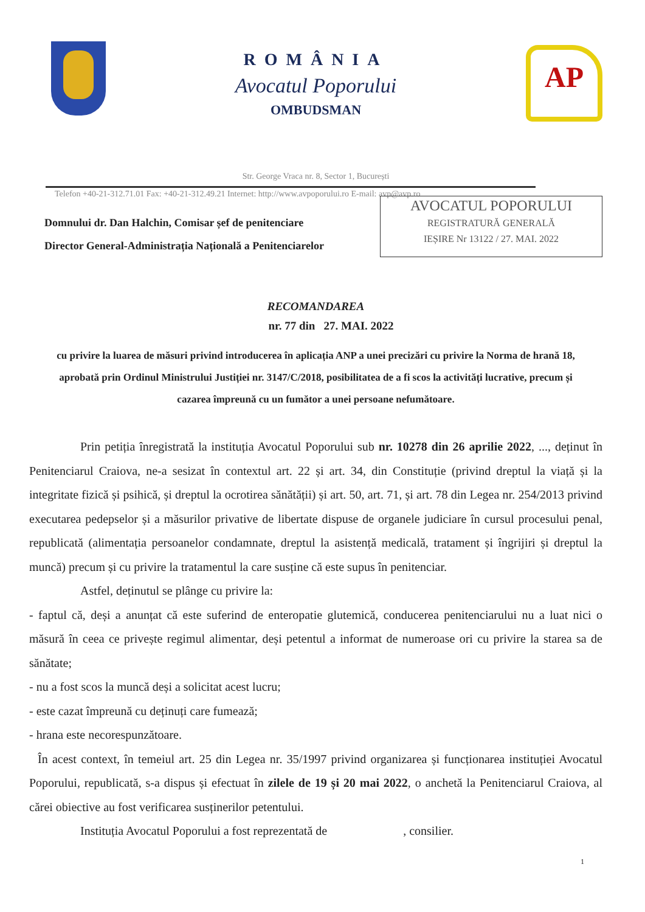ROMÂNIA
Avocatul Poporului
OMBUDSMAN
AP
Str. George Vraca nr. 8, Sector 1, București
Telefon +40-21-312.71.01 Fax: +40-21-312.49.21 Internet: http://www.avpoporului.ro E-mail: avp@avp.ro
Domnului dr. Dan Halchin, Comisar șef de penitenciare
Director General-Administrația Națională a Penitenciarelor
AVOCATUL POPORULUI
REGISTRATURĂ GENERALĂ
IEȘIRE Nr 13122 / 27. MAI. 2022
RECOMANDAREA
nr. 77 din 27. MAI. 2022
cu privire la luarea de măsuri privind introducerea în aplicația ANP a unei precizări cu privire la Norma de hrană 18, aprobată prin Ordinul Ministrului Justiției nr. 3147/C/2018, posibilitatea de a fi scos la activități lucrative, precum și cazarea împreună cu un fumător a unei persoane nefumătoare.
Prin petiția înregistrată la instituția Avocatul Poporului sub nr. 10278 din 26 aprilie 2022, ..., deținut în Penitenciarul Craiova, ne-a sesizat în contextul art. 22 și art. 34, din Constituție (privind dreptul la viață și la integritate fizică și psihică, și dreptul la ocrotirea sănătății) și art. 50, art. 71, și art. 78 din Legea nr. 254/2013 privind executarea pedepselor și a măsurilor privative de libertate dispuse de organele judiciare în cursul procesului penal, republicată (alimentația persoanelor condamnate, dreptul la asistență medicală, tratament și îngrijiri și dreptul la muncă) precum și cu privire la tratamentul la care susține că este supus în penitenciar.
Astfel, deținutul se plânge cu privire la:
- faptul că, deși a anunțat că este suferind de enteropatie glutemică, conducerea penitenciarului nu a luat nici o măsură în ceea ce privește regimul alimentar, deși petentul a informat de numeroase ori cu privire la starea sa de sănătate;
- nu a fost scos la muncă deși a solicitat acest lucru;
- este cazat împreună cu deținuți care fumează;
- hrana este necorespunzătoare.
În acest context, în temeiul art. 25 din Legea nr. 35/1997 privind organizarea și funcționarea instituției Avocatul Poporului, republicată, s-a dispus și efectuat în zilele de 19 și 20 mai 2022, o anchetă la Penitenciarul Craiova, al cărei obiective au fost verificarea susținerilor petentului.
Instituția Avocatul Poporului a fost reprezentată de , consilier.
1